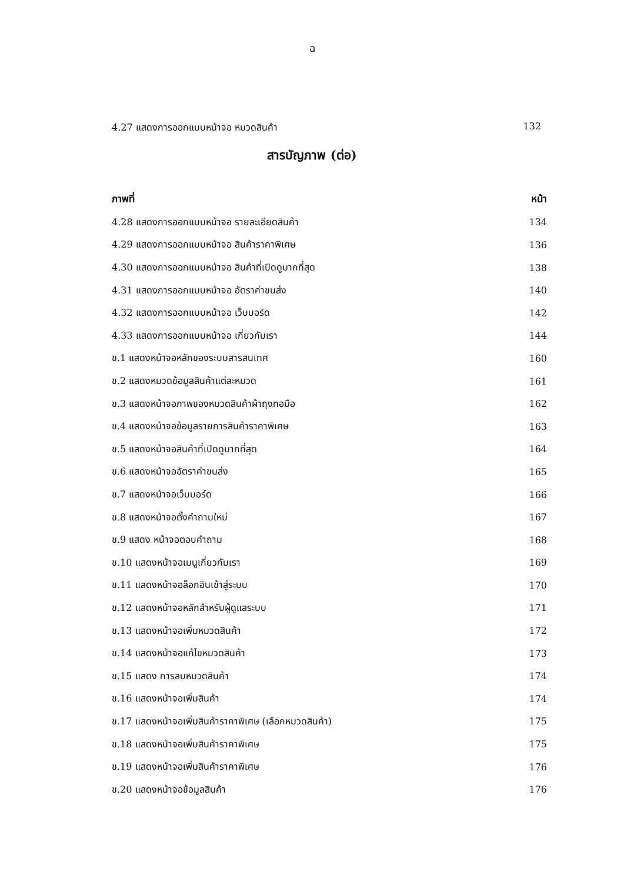ฉ
4.27 แสดงการออกแบบหน้าจอ หมวดสินค้า 132
สารบัญภาพ (ต่อ)
| ภาพที่ | หน้า |
| --- | --- |
| 4.28 แสดงการออกแบบหน้าจอ รายละเอียดสินค้า | 134 |
| 4.29 แสดงการออกแบบหน้าจอ สินค้าราคาพิเศษ | 136 |
| 4.30 แสดงการออกแบบหน้าจอ สินค้าที่เปิดดูมากที่สุด | 138 |
| 4.31 แสดงการออกแบบหน้าจอ อัตราค่าขนส่ง | 140 |
| 4.32 แสดงการออกแบบหน้าจอ เว็บบอร์ด | 142 |
| 4.33 แสดงการออกแบบหน้าจอ เกี่ยวกับเรา | 144 |
| ข.1 แสดงหน้าจอหลักของระบบสารสนเทศ | 160 |
| ข.2 แสดงหมวดข้อมูลสินค้าแต่ละหมวด | 161 |
| ข.3 แสดงหน้าจอภาพของหมวดสินค้าผ้าถุงทอมือ | 162 |
| ข.4 แสดงหน้าจอข้อมูลรายการสินค้าราคาพิเศษ | 163 |
| ข.5 แสดงหน้าจอสินค้าที่เปิดดูมากที่สุด | 164 |
| ข.6 แสดงหน้าจออัตราค่าขนส่ง | 165 |
| ข.7 แสดงหน้าจอเว็บบอร์ด | 166 |
| ข.8 แสดงหน้าจอตั้งคำถามใหม่ | 167 |
| ข.9 แสดง หน้าจอตอบคำถาม | 168 |
| ข.10 แสดงหน้าจอเมนูเกี่ยวกับเรา | 169 |
| ข.11 แสดงหน้าจอล็อกอินเข้าสู่ระบบ | 170 |
| ข.12 แสดงหน้าจอหลักสำหรับผู้ดูแลระบบ | 171 |
| ข.13 แสดงหน้าจอเพิ่มหมวดสินค้า | 172 |
| ข.14 แสดงหน้าจอแก้ไขหมวดสินค้า | 173 |
| ข.15 แสดง การลบหมวดสินค้า | 174 |
| ข.16 แสดงหน้าจอเพิ่มสินค้า | 174 |
| ข.17 แสดงหน้าจอเพิ่มสินค้าราคาพิเศษ (เลือกหมวดสินค้า) | 175 |
| ข.18 แสดงหน้าจอเพิ่มสินค้าราคาพิเศษ | 175 |
| ข.19 แสดงหน้าจอเพิ่มสินค้าราคาพิเศษ | 176 |
| ข.20 แสดงหน้าจอข้อมูลสินค้า | 176 |